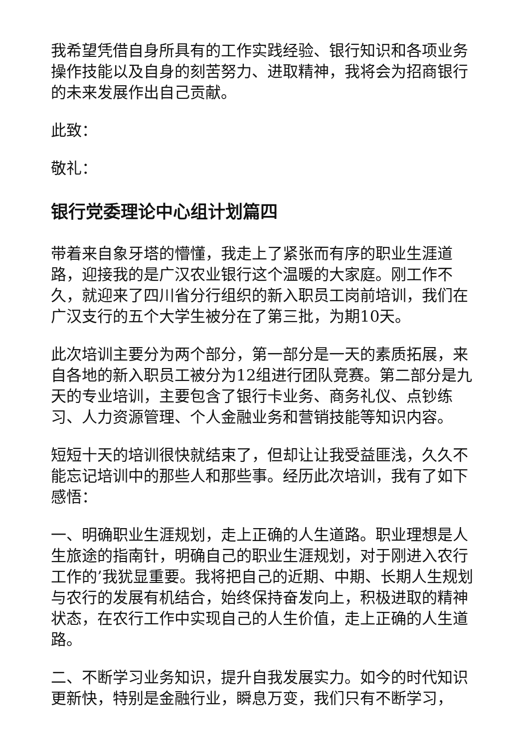我希望凭借自身所具有的工作实践经验、银行知识和各项业务操作技能以及自身的刻苦努力、进取精神，我将会为招商银行的未来发展作出自己贡献。
此致：
敬礼：
银行党委理论中心组计划篇四
带着来自象牙塔的懵懂，我走上了紧张而有序的职业生涯道路，迎接我的是广汉农业银行这个温暖的大家庭。刚工作不久，就迎来了四川省分行组织的新入职员工岗前培训，我们在广汉支行的五个大学生被分在了第三批，为期10天。
此次培训主要分为两个部分，第一部分是一天的素质拓展，来自各地的新入职员工被分为12组进行团队竞赛。第二部分是九天的专业培训，主要包含了银行卡业务、商务礼仪、点钞练习、人力资源管理、个人金融业务和营销技能等知识内容。
短短十天的培训很快就结束了，但却让让我受益匪浅，久久不能忘记培训中的那些人和那些事。经历此次培训，我有了如下感悟：
一、明确职业生涯规划，走上正确的人生道路。职业理想是人生旅途的指南针，明确自己的职业生涯规划，对于刚进入农行工作的’我犹显重要。我将把自己的近期、中期、长期人生规划与农行的发展有机结合，始终保持奋发向上，积极进取的精神状态，在农行工作中实现自己的人生价值，走上正确的人生道路。
二、不断学习业务知识，提升自我发展实力。如今的时代知识更新快，特别是金融行业，瞬息万变，我们只有不断学习，